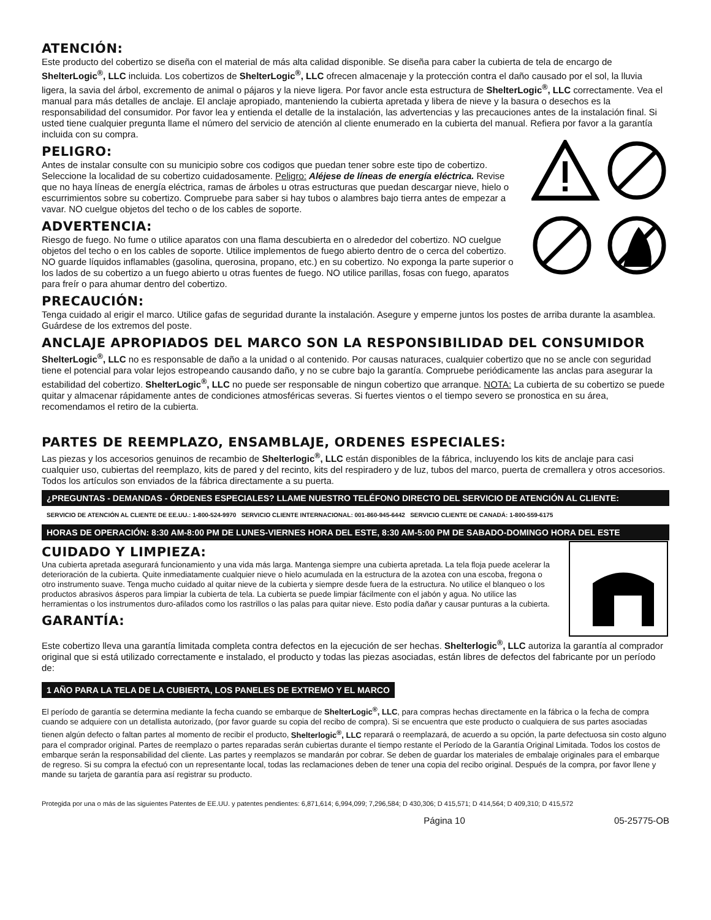ATENCIÓN:
Este producto del cobertizo se diseña con el material de más alta calidad disponible. Se diseña para caber la cubierta de tela de encargo de ShelterLogic<sup>®</sup>, LLC incluida. Los cobertizos de ShelterLogic<sup>®</sup>, LLC ofrecen almacenaje y la protección contra el daño causado por el sol, la lluvia ligera, la savia del árbol, excremento de animal o pájaros y la nieve ligera. Por favor ancle esta estructura de ShelterLogic<sup>®</sup>, LLC correctamente. Vea el manual para más detalles de anclaje. El anclaje apropiado, manteniendo la cubierta apretada y libera de nieve y la basura o desechos es la responsabilidad del consumidor. Por favor lea y entienda el detalle de la instalación, las advertencias y las precauciones antes de la instalación final. Si usted tiene cualquier pregunta llame el número del servicio de atención al cliente enumerado en la cubierta del manual. Refiera por favor a la garantía incluida con su compra.
PELIGRO:
Antes de instalar consulte con su municipio sobre cos codigos que puedan tener sobre este tipo de cobertizo. Seleccione la localidad de su cobertizo cuidadosamente. Peligro: Aléjese de líneas de energía eléctrica. Revise que no haya líneas de energía eléctrica, ramas de árboles u otras estructuras que puedan descargar nieve, hielo o escurrimientos sobre su cobertizo. Compruebe para saber si hay tubos o alambres bajo tierra antes de empezar a vavar. NO cuelgue objetos del techo o de los cables de soporte.
ADVERTENCIA:
Riesgo de fuego. No fume o utilice aparatos con una flama descubierta en o alrededor del cobertizo. NO cuelgue objetos del techo o en los cables de soporte. Utilice implementos de fuego abierto dentro de o cerca del cobertizo. NO guarde líquidos inflamables (gasolina, querosina, propano, etc.) en su cobertizo. No exponga la parte superior o los lados de su cobertizo a un fuego abierto u otras fuentes de fuego. NO utilice parillas, fosas con fuego, aparatos para freír o para ahumar dentro del cobertizo.
PRECAUCIÓN:
Tenga cuidado al erigir el marco. Utilice gafas de seguridad durante la instalación. Asegure y emperne juntos los postes de arriba durante la asamblea. Guárdese de los extremos del poste.
ANCLAJE APROPIADOS DEL MARCO SON LA RESPONSIBILIDAD DEL CONSUMIDOR
ShelterLogic<sup>®</sup>, LLC no es responsable de daño a la unidad o al contenido. Por causas naturaces, cualquier cobertizo que no se ancle con seguridad tiene el potencial para volar lejos estropeando causando daño, y no se cubre bajo la garantía. Compruebe periódicamente las anclas para asegurar la estabilidad del cobertizo. ShelterLogic<sup>®</sup>, LLC no puede ser responsable de ningun cobertizo que arranque. NOTA: La cubierta de su cobertizo se puede quitar y almacenar rápidamente antes de condiciones atmosféricas severas. Si fuertes vientos o el tiempo severo se pronostica en su área, recomendamos el retiro de la cubierta.
PARTES DE REEMPLAZO, ENSAMBLAJE, ORDENES ESPECIALES:
Las piezas y los accesorios genuinos de recambio de Shelterlogic<sup>®</sup>, LLC están disponibles de la fábrica, incluyendo los kits de anclaje para casi cualquier uso, cubiertas del reemplazo, kits de pared y del recinto, kits del respiradero y de luz, tubos del marco, puerta de cremallera y otros accesorios. Todos los artículos son enviados de la fábrica directamente a su puerta.
¿PREGUNTAS - DEMANDAS - ÓRDENES ESPECIALES? LLAME NUESTRO TELÉFONO DIRECTO DEL SERVICIO DE ATENCIÓN AL CLIENTE:
SERVICIO DE ATENCIÓN AL CLIENTE DE EE.UU.: 1-800-524-9970 SERVICIO CLIENTE INTERNACIONAL: 001-860-945-6442 SERVICIO CLIENTE DE CANADÁ: 1-800-559-6175
HORAS DE OPERACIÓN: 8:30 AM-8:00 PM DE LUNES-VIERNES HORA DEL ESTE, 8:30 AM-5:00 PM DE SABADO-DOMINGO HORA DEL ESTE
CUIDADO Y LIMPIEZA:
Una cubierta apretada asegurará funcionamiento y una vida más larga. Mantenga siempre una cubierta apretada. La tela floja puede acelerar la deterioración de la cubierta. Quite inmediatamente cualquier nieve o hielo acumulada en la estructura de la azotea con una escoba, fregona o otro instrumento suave. Tenga mucho cuidado al quitar nieve de la cubierta y siempre desde fuera de la estructura. No utilice el blanqueo o los productos abrasivos ásperos para limpiar la cubierta de tela. La cubierta se puede limpiar fácilmente con el jabón y agua. No utilice las herramientas o los instrumentos duro-afilados como los rastrillos o las palas para quitar nieve. Esto podía dañar y causar punturas a la cubierta.
GARANTÍA:
Este cobertizo lleva una garantía limitada completa contra defectos en la ejecución de ser hechas. Shelterlogic<sup>®</sup>, LLC autoriza la garantía al comprador original que si está utilizado correctamente e instalado, el producto y todas las piezas asociadas, están libres de defectos del fabricante por un período de:
1 AÑO PARA LA TELA DE LA CUBIERTA, LOS PANELES DE EXTREMO Y EL MARCO
El período de garantía se determina mediante la fecha cuando se embarque de ShelterLogic<sup>®</sup>, LLC, para compras hechas directamente en la fábrica o la fecha de compra cuando se adquiere con un detallista autorizado, (por favor guarde su copia del recibo de compra). Si se encuentra que este producto o cualquiera de sus partes asociadas tienen algún defecto o faltan partes al momento de recibir el producto, Shelterlogic<sup>®</sup>, LLC reparará o reemplazará, de acuerdo a su opción, la parte defectuosa sin costo alguno para el comprador original. Partes de reemplazo o partes reparadas serán cubiertas durante el tiempo restante el Período de la Garantía Original Limitada. Todos los costos de embarque serán la responsabilidad del cliente. Las partes y reemplazos se mandarán por cobrar. Se deben de guardar los materiales de embalaje originales para el embarque de regreso. Si su compra la efectuó con un representante local, todas las reclamaciones deben de tener una copia del recibo original. Después de la compra, por favor llene y mande su tarjeta de garantía para así registrar su producto.
Protegida por una o más de las siguientes Patentes de EE.UU. y patentes pendientes: 6,871,614; 6,994,099; 7,296,584; D 430,306; D 415,571; D 414,564; D 409,310; D 415,572
Página 10 05-25775-OB